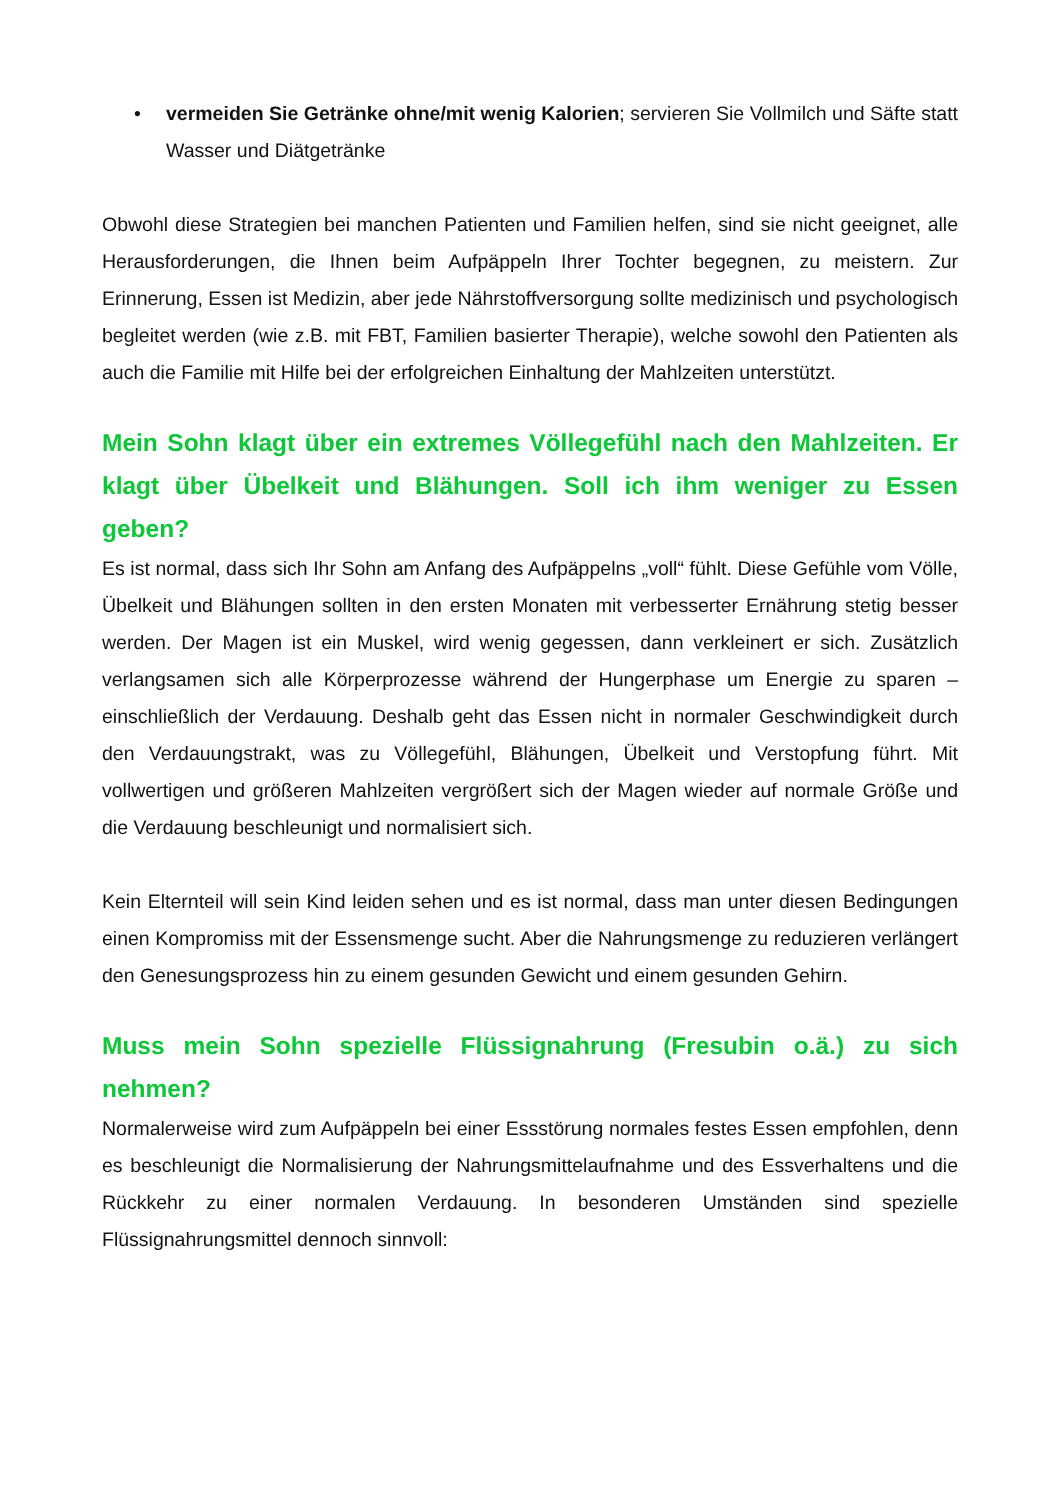• vermeiden Sie Getränke ohne/mit wenig Kalorien; servieren Sie Vollmilch und Säfte statt Wasser und Diätgetränke
Obwohl diese Strategien bei manchen Patienten und Familien helfen, sind sie nicht geeignet, alle Herausforderungen, die Ihnen beim Aufpäppeln Ihrer Tochter begegnen, zu meistern. Zur Erinnerung, Essen ist Medizin, aber jede Nährstoffversorgung sollte medizinisch und psychologisch begleitet werden (wie z.B. mit FBT, Familien basierter Therapie), welche sowohl den Patienten als auch die Familie mit Hilfe bei der erfolgreichen Einhaltung der Mahlzeiten unterstützt.
Mein Sohn klagt über ein extremes Völlegefühl nach den Mahlzeiten. Er klagt über Übelkeit und Blähungen. Soll ich ihm weniger zu Essen geben?
Es ist normal, dass sich Ihr Sohn am Anfang des Aufpäppelns „voll“ fühlt. Diese Gefühle vom Völle, Übelkeit und Blähungen sollten in den ersten Monaten mit verbesserter Ernährung stetig besser werden. Der Magen ist ein Muskel, wird wenig gegessen, dann verkleinert er sich. Zusätzlich verlangsamen sich alle Körperprozesse während der Hungerphase um Energie zu sparen – einschließlich der Verdauung. Deshalb geht das Essen nicht in normaler Geschwindigkeit durch den Verdauungstrakt, was zu Völlegefühl, Blähungen, Übelkeit und Verstopfung führt. Mit vollwertigen und größeren Mahlzeiten vergrößert sich der Magen wieder auf normale Größe und die Verdauung beschleunigt und normalisiert sich.
Kein Elternteil will sein Kind leiden sehen und es ist normal, dass man unter diesen Bedingungen einen Kompromiss mit der Essensmenge sucht. Aber die Nahrungsmenge zu reduzieren verlängert den Genesungsprozess hin zu einem gesunden Gewicht und einem gesunden Gehirn.
Muss mein Sohn spezielle Flüssignahrung (Fresubin o.ä.) zu sich nehmen?
Normalerweise wird zum Aufpäppeln bei einer Essstörung normales festes Essen empfohlen, denn es beschleunigt die Normalisierung der Nahrungsmittelaufnahme und des Essverhaltens und die Rückkehr zu einer normalen Verdauung. In besonderen Umständen sind spezielle Flüssignahrungsmittel dennoch sinnvoll: